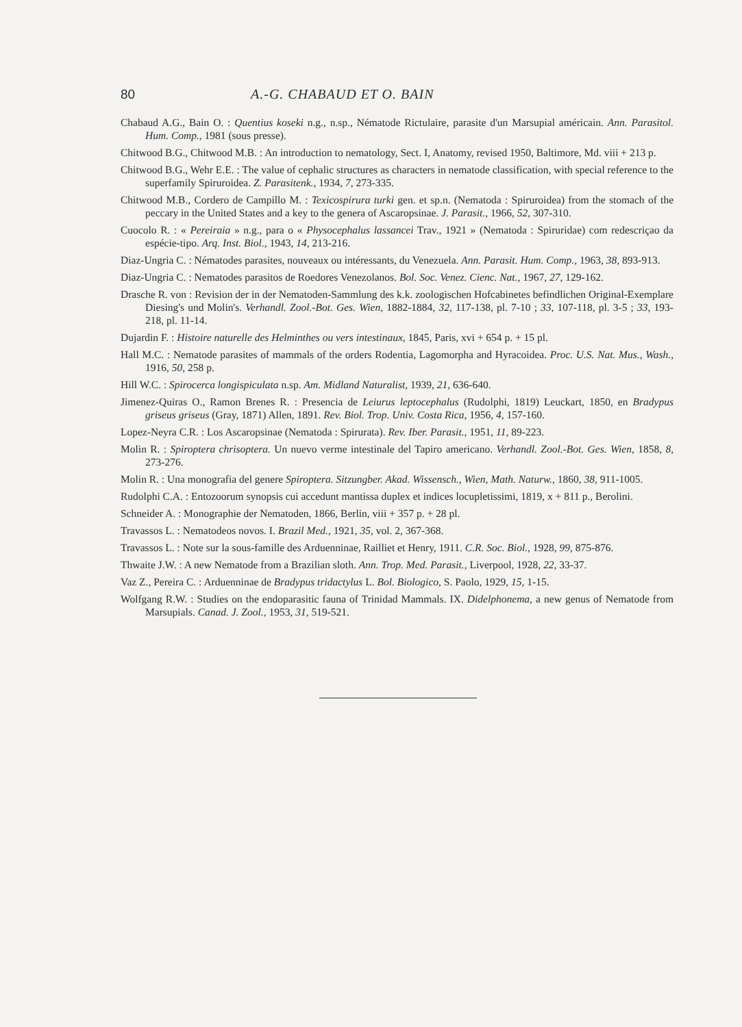80 A.-G. CHABAUD ET O. BAIN
Chabaud A.G., Bain O. : Quentius koseki n.g., n.sp., Nématode Rictulaire, parasite d'un Marsupial américain. Ann. Parasitol. Hum. Comp., 1981 (sous presse).
Chitwood B.G., Chitwood M.B. : An introduction to nematology, Sect. I, Anatomy, revised 1950, Baltimore, Md. viii + 213 p.
Chitwood B.G., Wehr E.E. : The value of cephalic structures as characters in nematode classification, with special reference to the superfamily Spiruroidea. Z. Parasitenk., 1934, 7, 273-335.
Chitwood M.B., Cordero de Campillo M. : Texicospirura turki gen. et sp.n. (Nematoda : Spiruroidea) from the stomach of the peccary in the United States and a key to the genera of Ascaropsinae. J. Parasit., 1966, 52, 307-310.
Cuocolo R. : « Pereiraia » n.g., para o « Physocephalus lassancei Trav., 1921 » (Nematoda : Spiruridae) com redescriçao da espécie-tipo. Arq. Inst. Biol., 1943, 14, 213-216.
Diaz-Ungria C. : Nématodes parasites, nouveaux ou intéressants, du Venezuela. Ann. Parasit. Hum. Comp., 1963, 38, 893-913.
Diaz-Ungria C. : Nematodes parasitos de Roedores Venezolanos. Bol. Soc. Venez. Cienc. Nat., 1967, 27, 129-162.
Drasche R. von : Revision der in der Nematoden-Sammlung des k.k. zoologischen Hofcabinetes befindlichen Original-Exemplare Diesing's und Molin's. Verhandl. Zool.-Bot. Ges. Wien, 1882-1884, 32, 117-138, pl. 7-10 ; 33, 107-118, pl. 3-5 ; 33, 193-218, pl. 11-14.
Dujardin F. : Histoire naturelle des Helminthes ou vers intestinaux, 1845, Paris, xvi + 654 p. + 15 pl.
Hall M.C. : Nematode parasites of mammals of the orders Rodentia, Lagomorpha and Hyracoidea. Proc. U.S. Nat. Mus., Wash., 1916, 50, 258 p.
Hill W.C. : Spirocerca longispiculata n.sp. Am. Midland Naturalist, 1939, 21, 636-640.
Jimenez-Quiras O., Ramon Brenes R. : Presencia de Leiurus leptocephalus (Rudolphi, 1819) Leuckart, 1850, en Bradypus griseus griseus (Gray, 1871) Allen, 1891. Rev. Biol. Trop. Univ. Costa Rica, 1956, 4, 157-160.
Lopez-Neyra C.R. : Los Ascaropsinae (Nematoda : Spirurata). Rev. Iber. Parasit., 1951, 11, 89-223.
Molin R. : Spiroptera chrisoptera. Un nuevo verme intestinale del Tapiro americano. Verhandl. Zool.-Bot. Ges. Wien, 1858, 8, 273-276.
Molin R. : Una monografia del genere Spiroptera. Sitzungber. Akad. Wissensch., Wien, Math. Naturw., 1860, 38, 911-1005.
Rudolphi C.A. : Entozoorum synopsis cui accedunt mantissa duplex et indices locupletissimi, 1819, x + 811 p., Berolini.
Schneider A. : Monographie der Nematoden, 1866, Berlin, viii + 357 p. + 28 pl.
Travassos L. : Nematodeos novos. I. Brazil Med., 1921, 35, vol. 2, 367-368.
Travassos L. : Note sur la sous-famille des Arduenninae, Railliet et Henry, 1911. C.R. Soc. Biol., 1928, 99, 875-876.
Thwaite J.W. : A new Nematode from a Brazilian sloth. Ann. Trop. Med. Parasit., Liverpool, 1928, 22, 33-37.
Vaz Z., Pereira C. : Arduenninae de Bradypus tridactylus L. Bol. Biologico, S. Paolo, 1929, 15, 1-15.
Wolfgang R.W. : Studies on the endoparasitic fauna of Trinidad Mammals. IX. Didelphonema, a new genus of Nematode from Marsupials. Canad. J. Zool., 1953, 31, 519-521.